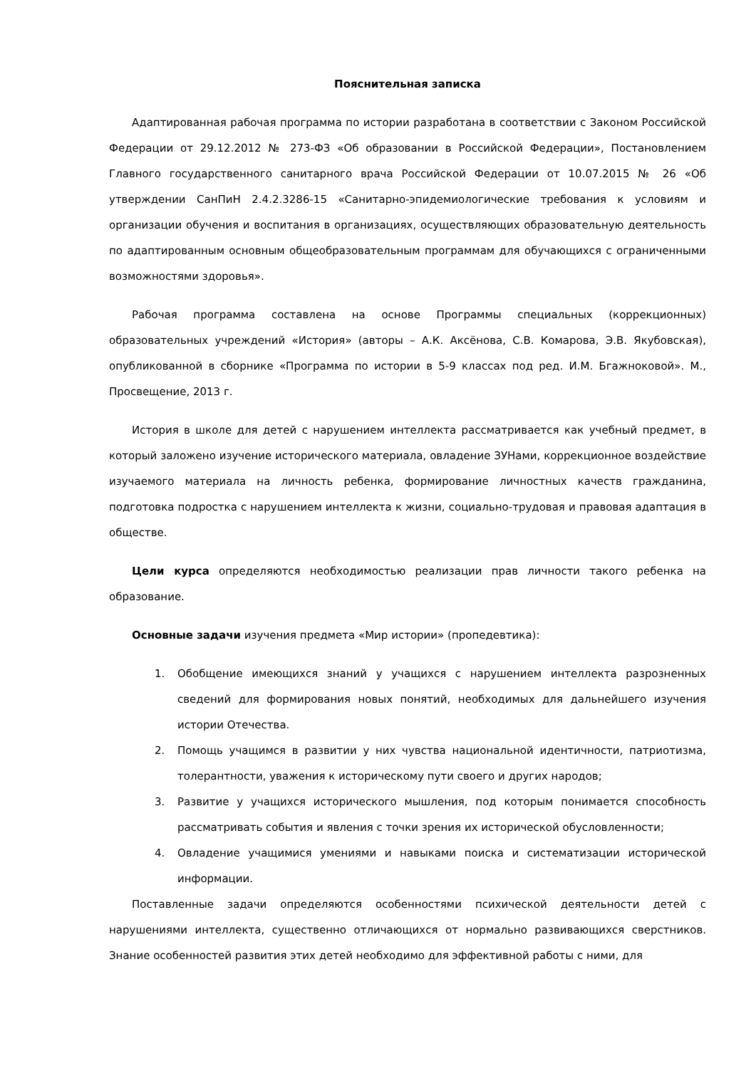Пояснительная записка
Адаптированная рабочая программа по истории разработана в соответствии с Законом Российской Федерации от 29.12.2012 № 273-ФЗ «Об образовании в Российской Федерации», Постановлением Главного государственного санитарного врача Российской Федерации от 10.07.2015 № 26 «Об утверждении СанПиН 2.4.2.3286-15 «Санитарно-эпидемиологические требования к условиям и организации обучения и воспитания в организациях, осуществляющих образовательную деятельность по адаптированным основным общеобразовательным программам для обучающихся с ограниченными возможностями здоровья».
Рабочая программа составлена на основе Программы специальных (коррекционных) образовательных учреждений «История» (авторы – А.К. Аксёнова, С.В. Комарова, Э.В. Якубовская), опубликованной в сборнике «Программа по истории в 5-9 классах под ред. И.М. Бгажноковой». М., Просвещение, 2013 г.
История в школе для детей с нарушением интеллекта рассматривается как учебный предмет, в который заложено изучение исторического материала, овладение ЗУНами, коррекционное воздействие изучаемого материала на личность ребенка, формирование личностных качеств гражданина, подготовка подростка с нарушением интеллекта к жизни, социально-трудовая и правовая адаптация в обществе.
Цели курса определяются необходимостью реализации прав личности такого ребенка на образование.
Основные задачи изучения предмета «Мир истории» (пропедевтика):
1. Обобщение имеющихся знаний у учащихся с нарушением интеллекта разрозненных сведений для формирования новых понятий, необходимых для дальнейшего изучения истории Отечества.
2. Помощь учащимся в развитии у них чувства национальной идентичности, патриотизма, толерантности, уважения к историческому пути своего и других народов;
3. Развитие у учащихся исторического мышления, под которым понимается способность рассматривать события и явления с точки зрения их исторической обусловленности;
4. Овладение учащимися умениями и навыками поиска и систематизации исторической информации.
Поставленные задачи определяются особенностями психической деятельности детей с нарушениями интеллекта, существенно отличающихся от нормально развивающихся сверстников. Знание особенностей развития этих детей необходимо для эффективной работы с ними, для